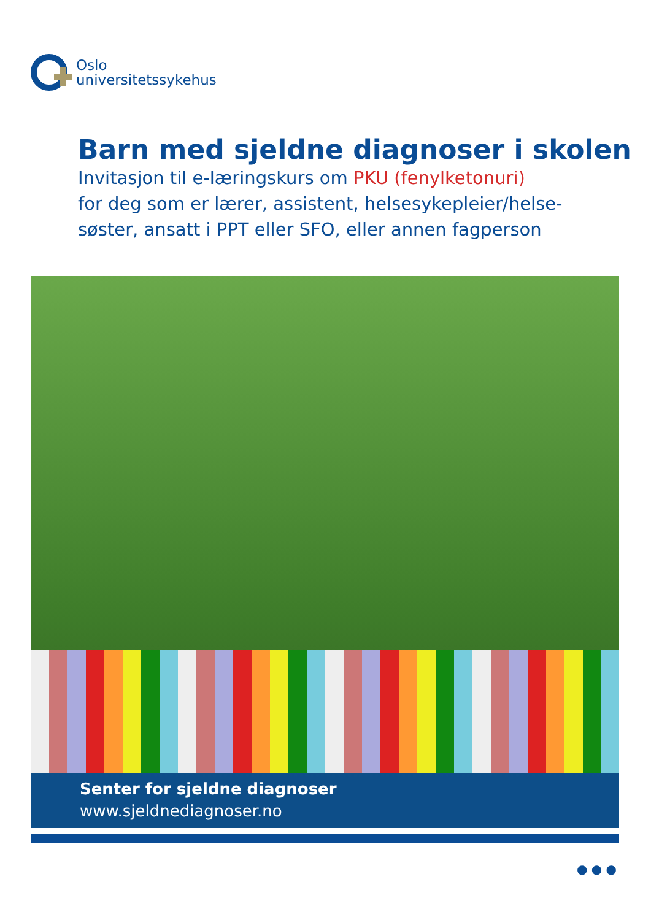Oslo
universitetssykehus
Barn med sjeldne diagnoser i skolen
Invitasjon til e-læringskurs om PKU (fenylketonuri)
for deg som er lærer, assistent, helsesykepleier/helse-
søster, ansatt i PPT eller SFO, eller annen fagperson
Senter for sjeldne diagnoser
www.sjeldnediagnoser.no
● ● ●